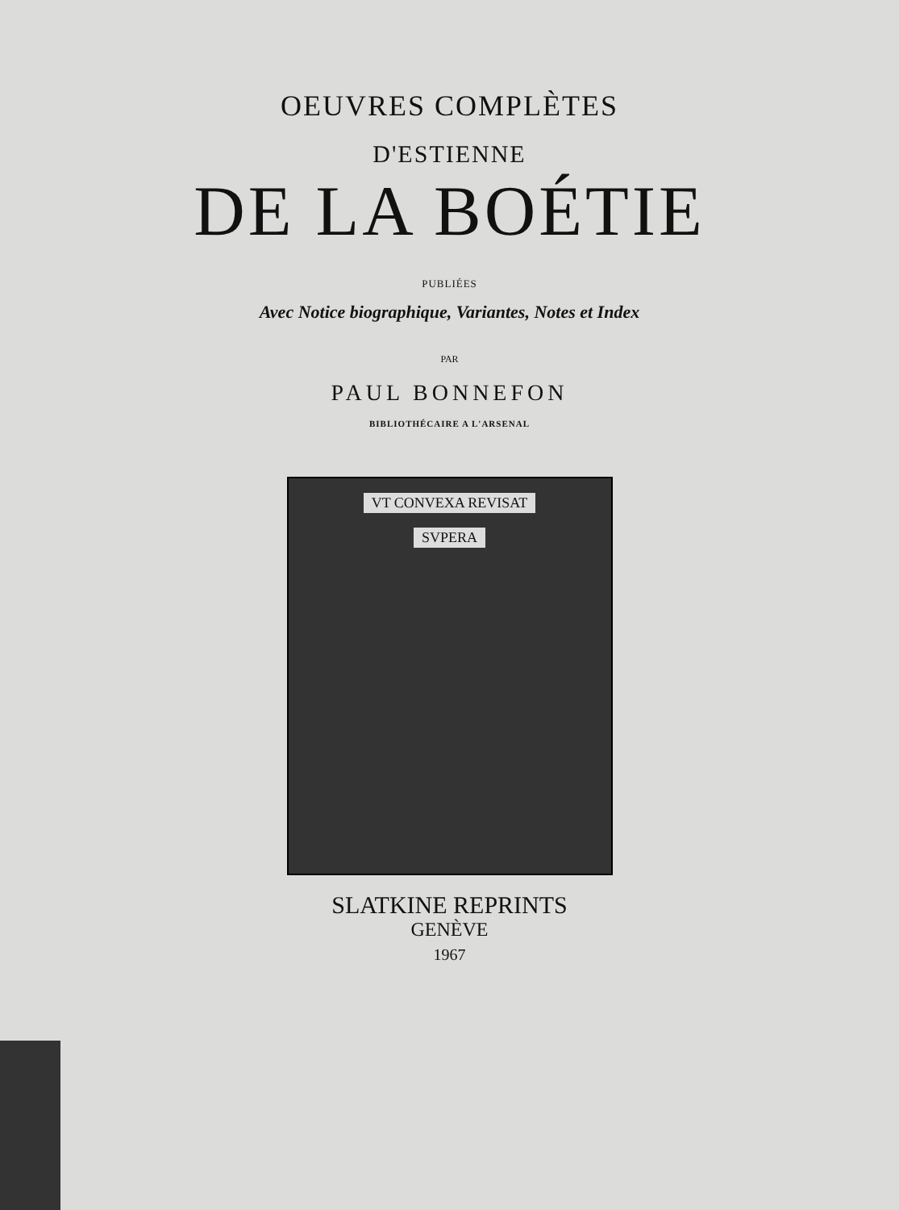OEUVRES COMPLÈTES
D'ESTIENNE
DE LA BOÉTIE
PUBLIÉES
Avec Notice biographique, Variantes, Notes et Index
PAR
PAUL BONNEFON
BIBLIOTHÉCAIRE A L'ARSENAL
VT CONVEXA REVISAT
SVPERA
SLATKINE REPRINTS
GENÈVE
1967